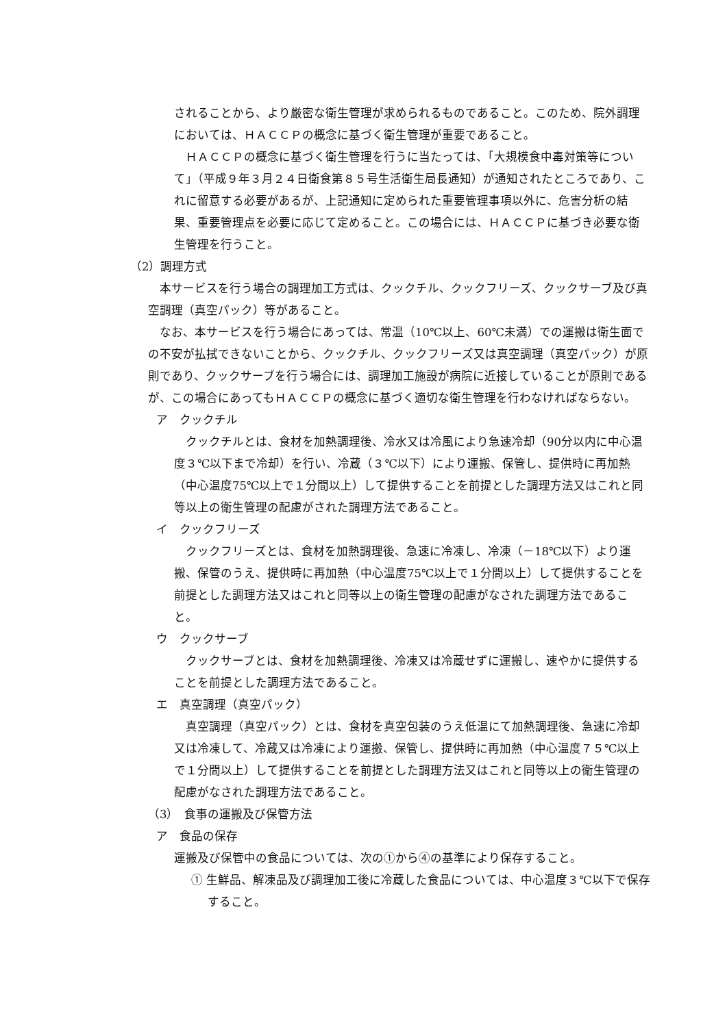されることから、より厳密な衛生管理が求められるものであること。このため、院外調理においては、ＨＡＣＣＰの概念に基づく衛生管理が重要であること。
　ＨＡＣＣＰの概念に基づく衛生管理を行うに当たっては、「大規模食中毒対策等について」（平成９年３月２４日衛食第８５号生活衛生局長通知）が通知されたところであり、これに留意する必要があるが、上記通知に定められた重要管理事項以外に、危害分析の結果、重要管理点を必要に応じて定めること。この場合には、ＨＡＣＣＰに基づき必要な衛生管理を行うこと。
（2）調理方式
　本サービスを行う場合の調理加工方式は、クックチル、クックフリーズ、クックサーブ及び真空調理（真空パック）等があること。
　なお、本サービスを行う場合にあっては、常温（10℃以上、60℃未満）での運搬は衛生面での不安が払拭できないことから、クックチル、クックフリーズ又は真空調理（真空パック）が原則であり、クックサーブを行う場合には、調理加工施設が病院に近接していることが原則であるが、この場合にあってもＨＡＣＣＰの概念に基づく適切な衛生管理を行わなければならない。
ア　クックチル
　クックチルとは、食材を加熱調理後、冷水又は冷風により急速冷却（90分以内に中心温度３℃以下まで冷却）を行い、冷蔵（３℃以下）により運搬、保管し、提供時に再加熱（中心温度75℃以上で１分間以上）して提供することを前提とした調理方法又はこれと同等以上の衛生管理の配慮がされた調理方法であること。
イ　クックフリーズ
　クックフリーズとは、食材を加熱調理後、急速に冷凍し、冷凍（－18℃以下）より運搬、保管のうえ、提供時に再加熱（中心温度75℃以上で１分間以上）して提供することを前提とした調理方法又はこれと同等以上の衛生管理の配慮がなされた調理方法であること。
ウ　クックサーブ
　クックサーブとは、食材を加熱調理後、冷凍又は冷蔵せずに運搬し、速やかに提供することを前提とした調理方法であること。
エ　真空調理（真空パック）
　真空調理（真空パック）とは、食材を真空包装のうえ低温にて加熱調理後、急速に冷却又は冷凍して、冷蔵又は冷凍により運搬、保管し、提供時に再加熱（中心温度７５℃以上で１分間以上）して提供することを前提とした調理方法又はこれと同等以上の衛生管理の配慮がなされた調理方法であること。
（3）　食事の運搬及び保管方法
ア　食品の保存
運搬及び保管中の食品については、次の①から④の基準により保存すること。
① 生鮮品、解凍品及び調理加工後に冷蔵した食品については、中心温度３℃以下で保存すること。